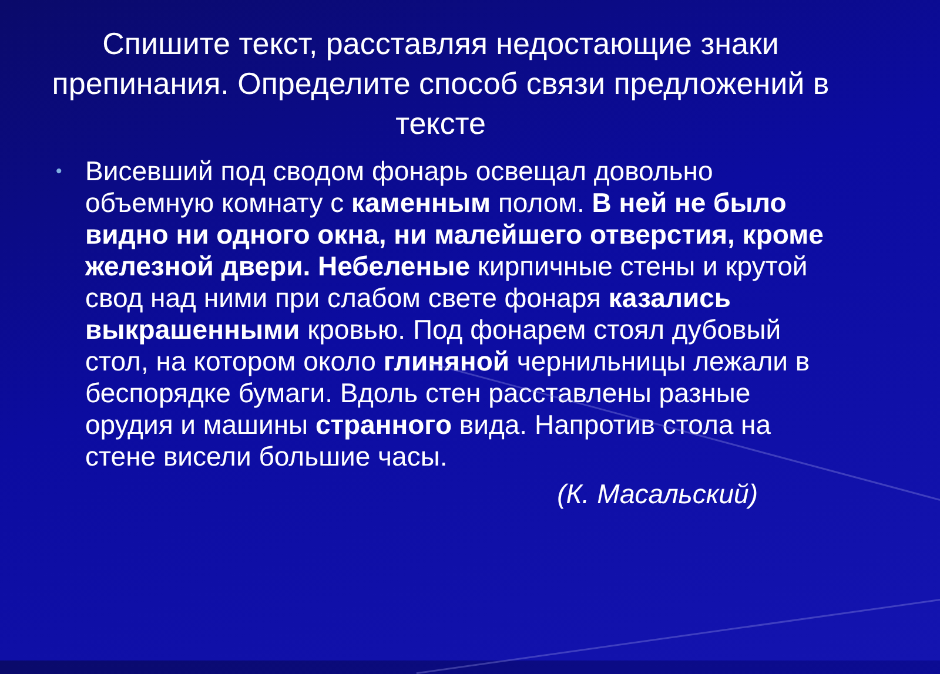Спишите текст, расставляя недостающие знаки препинания. Определите способ связи предложений в тексте
•
Висевший под сводом фонарь освещал довольно объемную комнату с каменным полом. В ней не было видно ни одного окна, ни малейшего отверстия, кроме железной двери. Небеленые кирпичные стены и крутой свод над ними при слабом свете фонаря казались выкрашенными кровью. Под фонарем стоял дубовый стол, на котором около глиняной чернильницы лежали в беспорядке бумаги. Вдоль стен расставлены разные орудия и машины странного вида. Напротив стола на стене висели большие часы.
(К. Масальский)